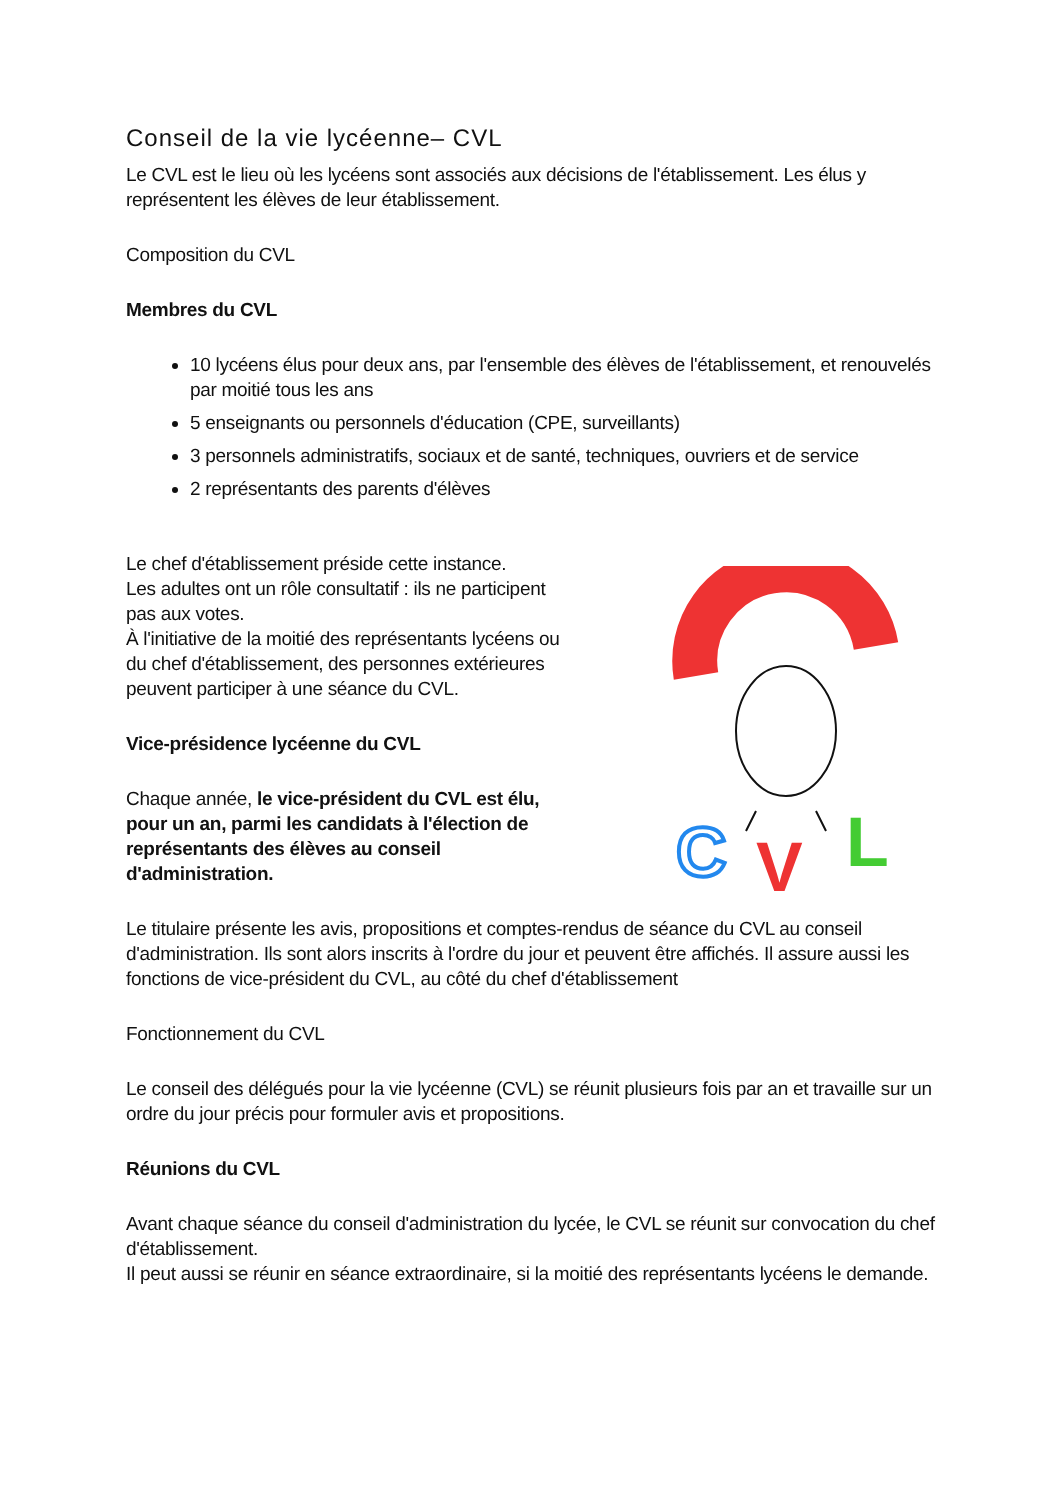Conseil de la vie lycéenne– CVL
Le CVL est le lieu où les lycéens sont associés aux décisions de l'établissement. Les élus y représentent les élèves de leur établissement.
Composition du CVL
Membres du CVL
10 lycéens élus pour deux ans, par l'ensemble des élèves de l'établissement, et renouvelés par moitié tous les ans
5 enseignants ou personnels d'éducation (CPE, surveillants)
3 personnels administratifs, sociaux et de santé, techniques, ouvriers et de service
2 représentants des parents d'élèves
Le chef d'établissement préside cette instance.
Les adultes ont un rôle consultatif : ils ne participent pas aux votes.
À l'initiative de la moitié des représentants lycéens ou du chef d'établissement, des personnes extérieures peuvent participer à une séance du CVL.
Vice-présidence lycéenne du CVL
Chaque année, le vice-président du CVL est élu, pour un an, parmi les candidats à l'élection de représentants des élèves au conseil d'administration.
C
V
L
Le titulaire présente les avis, propositions et comptes-rendus de séance du CVL au conseil d'administration. Ils sont alors inscrits à l'ordre du jour et peuvent être affichés. Il assure aussi les fonctions de vice-président du CVL, au côté du chef d'établissement
Fonctionnement du CVL
Le conseil des délégués pour la vie lycéenne (CVL) se réunit plusieurs fois par an et travaille sur un ordre du jour précis pour formuler avis et propositions.
Réunions du CVL
Avant chaque séance du conseil d'administration du lycée, le CVL se réunit sur convocation du chef d'établissement.
Il peut aussi se réunir en séance extraordinaire, si la moitié des représentants lycéens le demande.